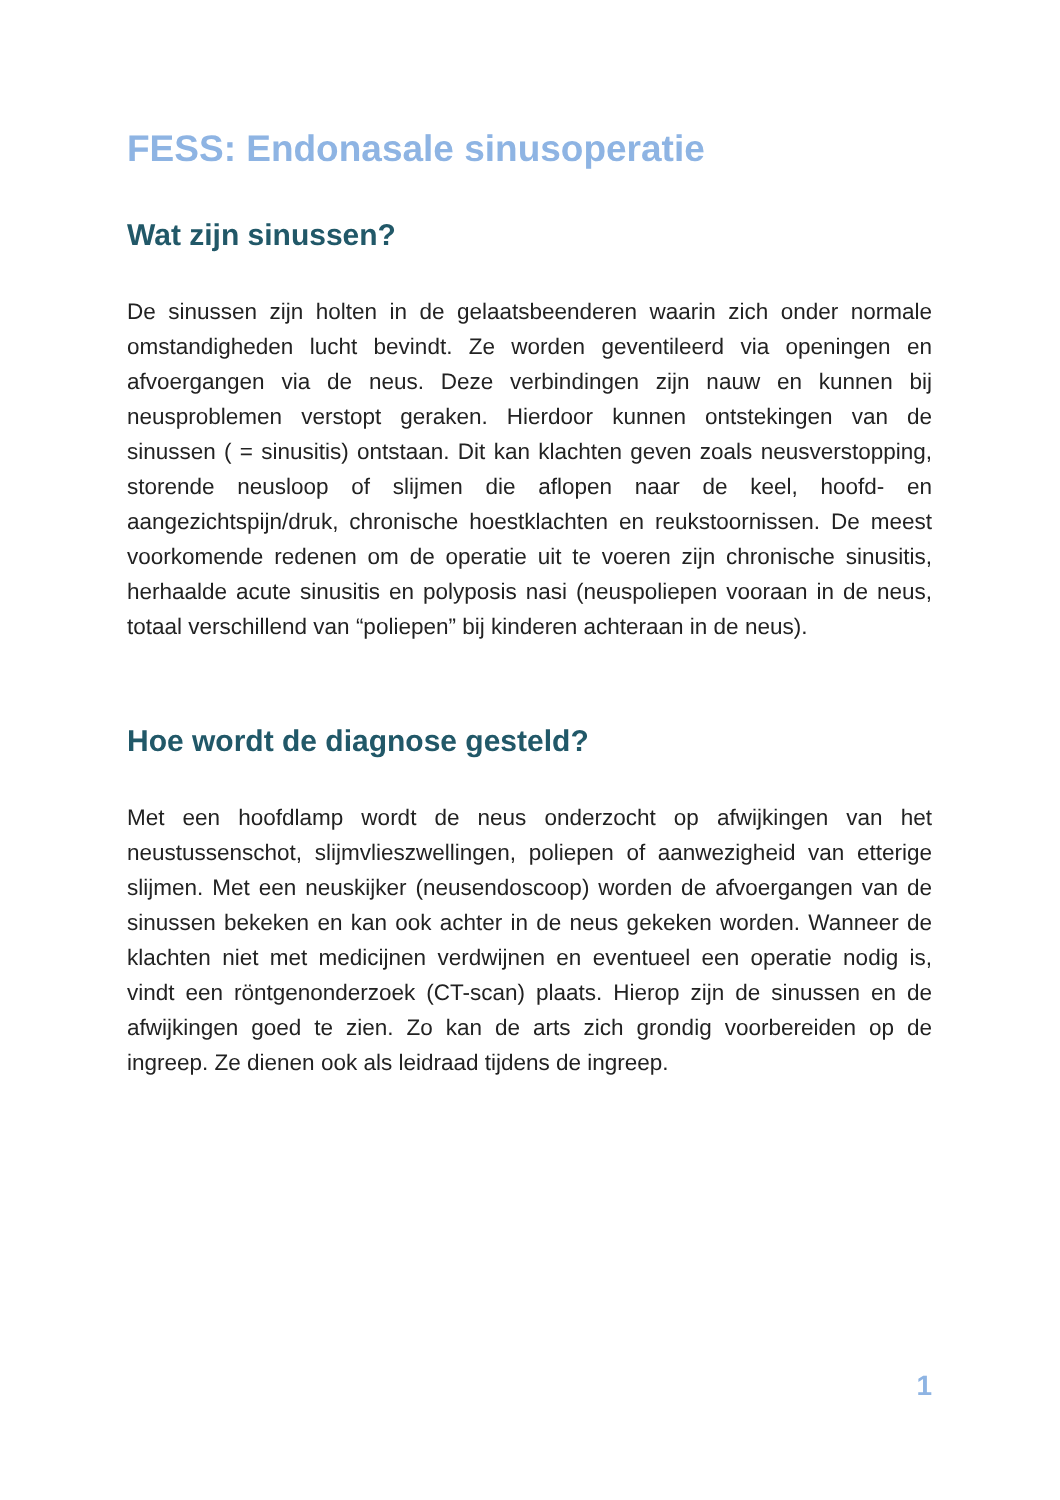FESS: Endonasale sinusoperatie
Wat zijn sinussen?
De sinussen zijn holten in de gelaatsbeenderen waarin zich onder normale omstandigheden lucht bevindt. Ze worden geventileerd via openingen en afvoergangen via de neus. Deze verbindingen zijn nauw en kunnen bij neusproblemen verstopt geraken. Hierdoor kunnen ontstekingen van de sinussen ( = sinusitis) ontstaan. Dit kan klachten geven zoals neusverstopping, storende neusloop of slijmen die aflopen naar de keel, hoofd- en aangezichtspijn/druk, chronische hoestklachten en reukstoornissen. De meest voorkomende redenen om de operatie uit te voeren zijn chronische sinusitis, herhaalde acute sinusitis en polyposis nasi (neuspoliepen vooraan in de neus, totaal verschillend van “poliepen” bij kinderen achteraan in de neus).
Hoe wordt de diagnose gesteld?
Met een hoofdlamp wordt de neus onderzocht op afwijkingen van het neustussenschot, slijmvlieszwellingen, poliepen of aanwezigheid van etterige slijmen. Met een neuskijker (neusendoscoop) worden de afvoergangen van de sinussen bekeken en kan ook achter in de neus gekeken worden. Wanneer de klachten niet met medicijnen verdwijnen en eventueel een operatie nodig is, vindt een röntgenonderzoek (CT-scan) plaats. Hierop zijn de sinussen en de afwijkingen goed te zien. Zo kan de arts zich grondig voorbereiden op de ingreep. Ze dienen ook als leidraad tijdens de ingreep.
1